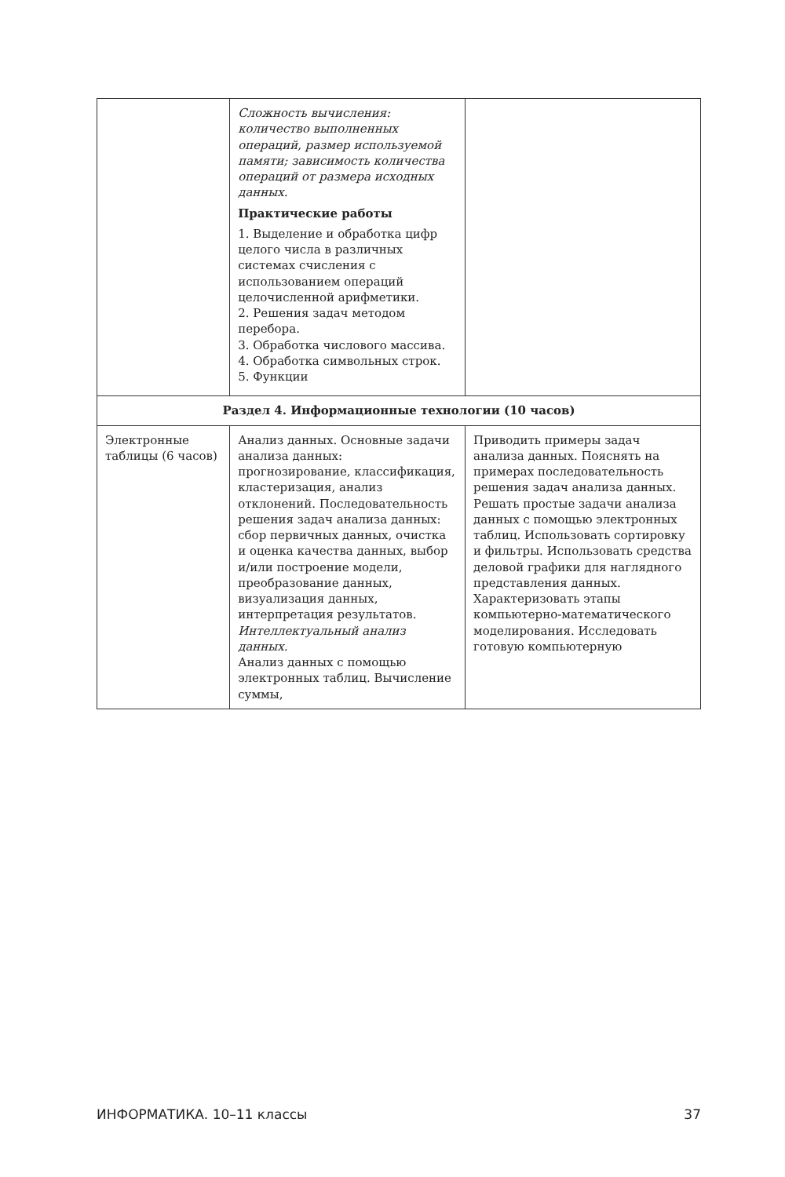| | Сложность вычисления: количество выполненных операций, размер используемой памяти; зависимость количества операций от размера исходных данных. Практические работы 1. Выделение и обработка цифр целого числа в различных системах счисления с использованием операций целочисленной арифметики. 2. Решения задач методом перебора. 3. Обработка числового массива. 4. Обработка символьных строк. 5. Функции | |
| Раздел 4. Информационные технологии (10 часов) | | |
| Электронные таблицы (6 часов) | Анализ данных. Основные задачи анализа данных: прогнозирование, классификация, кластеризация, анализ отклонений. Последовательность решения задач анализа данных: сбор первичных данных, очистка и оценка качества данных, выбор и/или построение модели, преобразование данных, визуализация данных, интерпретация результатов. Интеллектуальный анализ данных. Анализ данных с помощью электронных таблиц. Вычисление суммы, | Приводить примеры задач анализа данных. Пояснять на примерах последовательность решения задач анализа данных. Решать простые задачи анализа данных с помощью электронных таблиц. Использовать сортировку и фильтры. Использовать средства деловой графики для наглядного представления данных. Характеризовать этапы компьютерно-математического моделирования. Исследовать готовую компьютерную |
ИНФОРМАТИКА. 10–11 классы 37